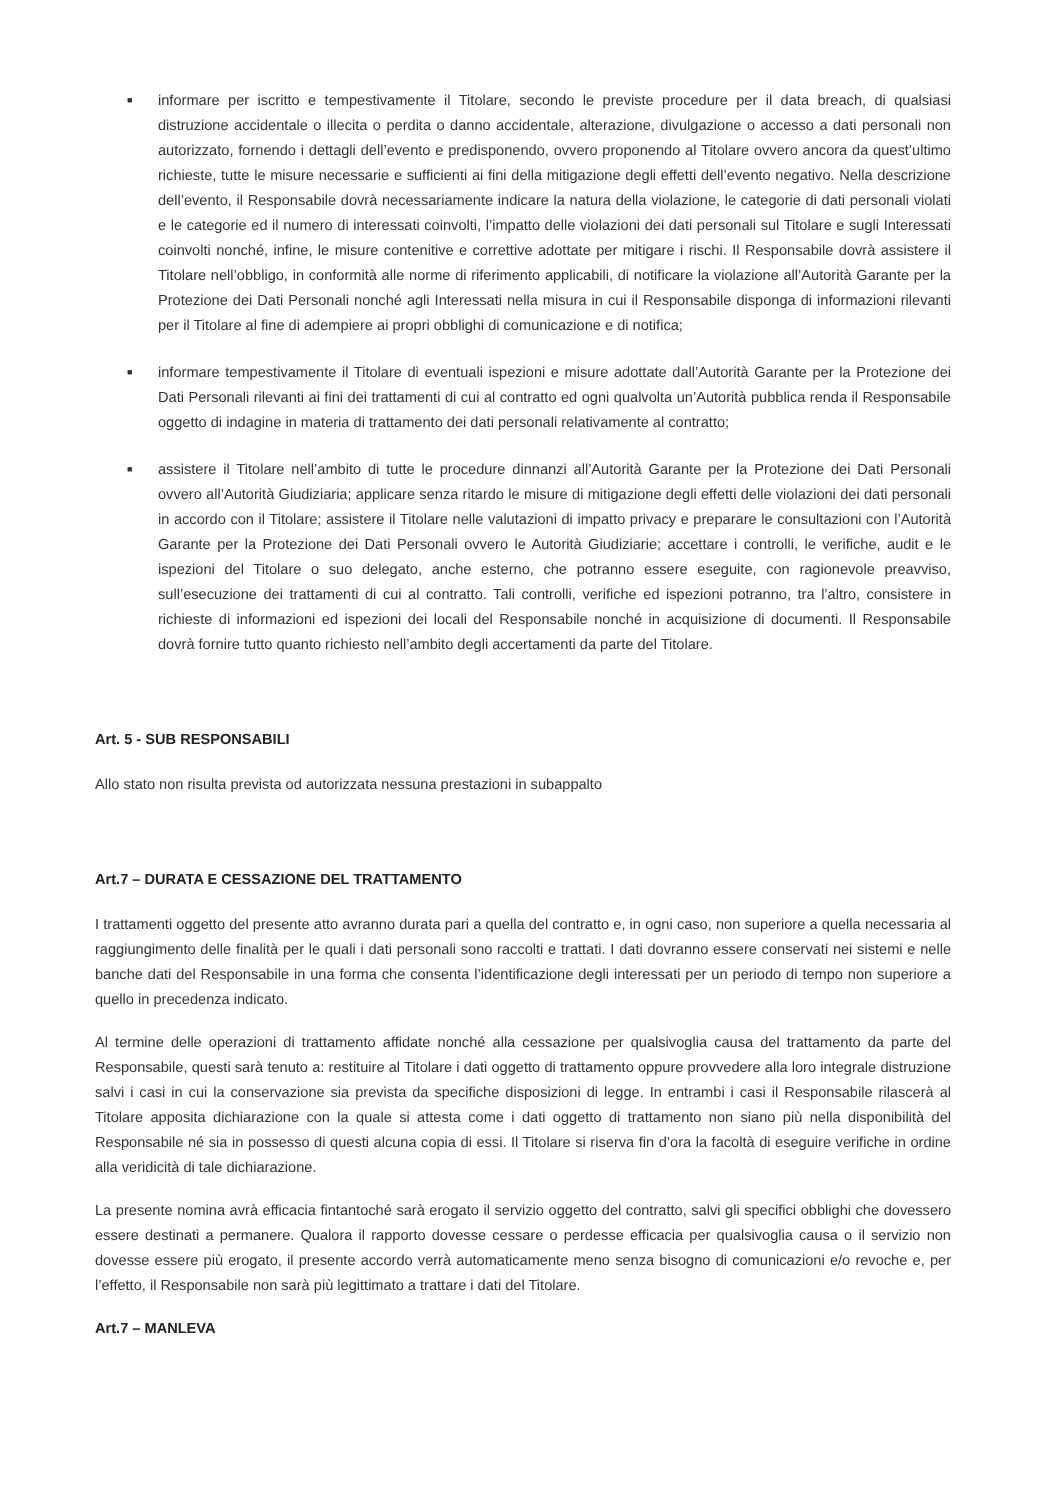■ informare per iscritto e tempestivamente il Titolare, secondo le previste procedure per il data breach, di qualsiasi distruzione accidentale o illecita o perdita o danno accidentale, alterazione, divulgazione o accesso a dati personali non autorizzato, fornendo i dettagli dell’evento e predisponendo, ovvero proponendo al Titolare ovvero ancora da quest’ultimo richieste, tutte le misure necessarie e sufficienti ai fini della mitigazione degli effetti dell’evento negativo. Nella descrizione dell’evento, il Responsabile dovrà necessariamente indicare la natura della violazione, le categorie di dati personali violati e le categorie ed il numero di interessati coinvolti, l’impatto delle violazioni dei dati personali sul Titolare e sugli Interessati coinvolti nonché, infine, le misure contenitive e correttive adottate per mitigare i rischi. Il Responsabile dovrà assistere il Titolare nell’obbligo, in conformità alle norme di riferimento applicabili, di notificare la violazione all’Autorità Garante per la Protezione dei Dati Personali nonché agli Interessati nella misura in cui il Responsabile disponga di informazioni rilevanti per il Titolare al fine di adempiere ai propri obblighi di comunicazione e di notifica;
■ informare tempestivamente il Titolare di eventuali ispezioni e misure adottate dall’Autorità Garante per la Protezione dei Dati Personali rilevanti ai fini dei trattamenti di cui al contratto ed ogni qualvolta un’Autorità pubblica renda il Responsabile oggetto di indagine in materia di trattamento dei dati personali relativamente al contratto;
■ assistere il Titolare nell’ambito di tutte le procedure dinnanzi all’Autorità Garante per la Protezione dei Dati Personali ovvero all’Autorità Giudiziaria; applicare senza ritardo le misure di mitigazione degli effetti delle violazioni dei dati personali in accordo con il Titolare; assistere il Titolare nelle valutazioni di impatto privacy e preparare le consultazioni con l’Autorità Garante per la Protezione dei Dati Personali ovvero le Autorità Giudiziarie; accettare i controlli, le verifiche, audit e le ispezioni del Titolare o suo delegato, anche esterno, che potranno essere eseguite, con ragionevole preavviso, sull’esecuzione dei trattamenti di cui al contratto. Tali controlli, verifiche ed ispezioni potranno, tra l’altro, consistere in richieste di informazioni ed ispezioni dei locali del Responsabile nonché in acquisizione di documenti. Il Responsabile dovrà fornire tutto quanto richiesto nell’ambito degli accertamenti da parte del Titolare.
Art. 5 - SUB RESPONSABILI
Allo stato non risulta prevista od autorizzata nessuna prestazioni in subappalto
Art.7 – DURATA E CESSAZIONE DEL TRATTAMENTO
I trattamenti oggetto del presente atto avranno durata pari a quella del contratto e, in ogni caso, non superiore a quella necessaria al raggiungimento delle finalità per le quali i dati personali sono raccolti e trattati. I dati dovranno essere conservati nei sistemi e nelle banche dati del Responsabile in una forma che consenta l’identificazione degli interessati per un periodo di tempo non superiore a quello in precedenza indicato.
Al termine delle operazioni di trattamento affidate nonché alla cessazione per qualsivoglia causa del trattamento da parte del Responsabile, questi sarà tenuto a: restituire al Titolare i dati oggetto di trattamento oppure provvedere alla loro integrale distruzione salvi i casi in cui la conservazione sia prevista da specifiche disposizioni di legge. In entrambi i casi il Responsabile rilascerà al Titolare apposita dichiarazione con la quale si attesta come i dati oggetto di trattamento non siano più nella disponibilità del Responsabile né sia in possesso di questi alcuna copia di essi. Il Titolare si riserva fin d’ora la facoltà di eseguire verifiche in ordine alla veridicità di tale dichiarazione.
La presente nomina avrà efficacia fintantoché sarà erogato il servizio oggetto del contratto, salvi gli specifici obblighi che dovessero essere destinati a permanere. Qualora il rapporto dovesse cessare o perdesse efficacia per qualsivoglia causa o il servizio non dovesse essere più erogato, il presente accordo verrà automaticamente meno senza bisogno di comunicazioni e/o revoche e, per l’effetto, il Responsabile non sarà più legittimato a trattare i dati del Titolare.
Art.7 – MANLEVA